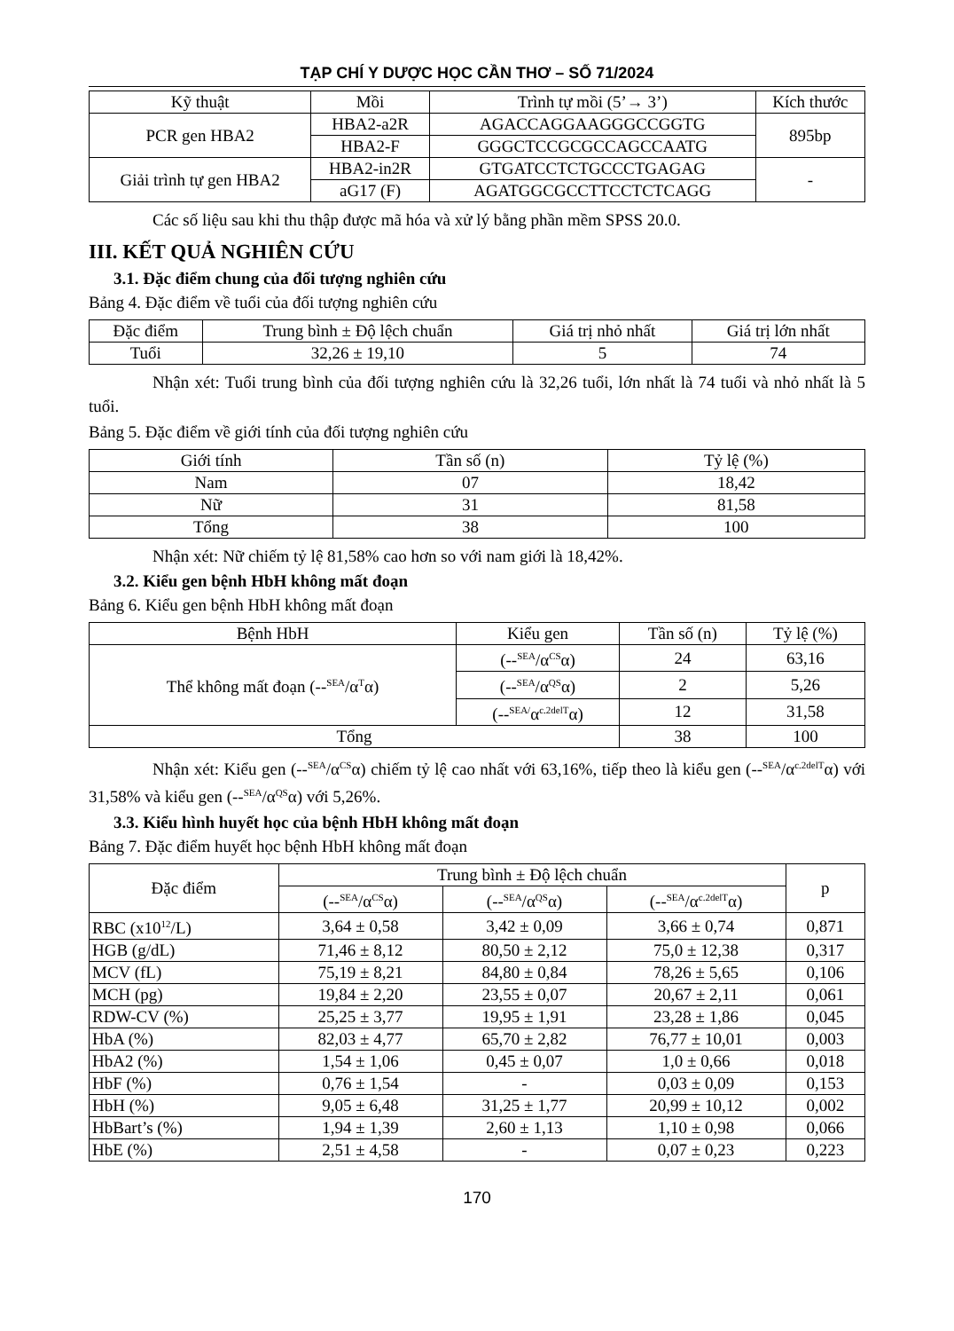TẠP CHÍ Y DƯỢC HỌC CẦN THƠ – SỐ 71/2024
| Kỹ thuật | Mồi | Trình tự mồi (5’→ 3’) | Kích thước |
| --- | --- | --- | --- |
| PCR gen HBA2 | HBA2-a2R | AGACCAGGAAGGGCCGGTG | 895bp |
| | HBA2-F | GGGCTCCGCGCCAGCCAATG | |
| Giải trình tự gen HBA2 | HBA2-in2R | GTGATCCTCTGCCCTGAGAG | - |
| | aG17 (F) | AGATGGCGCCTTCCTCTCAGG | |
Các số liệu sau khi thu thập được mã hóa và xử lý bằng phần mềm SPSS 20.0.
III. KẾT QUẢ NGHIÊN CỨU
3.1. Đặc điểm chung của đối tượng nghiên cứu
Bảng 4. Đặc điểm về tuổi của đối tượng nghiên cứu
| Đặc điểm | Trung bình ± Độ lệch chuẩn | Giá trị nhỏ nhất | Giá trị lớn nhất |
| --- | --- | --- | --- |
| Tuổi | 32,26 ± 19,10 | 5 | 74 |
Nhận xét: Tuổi trung bình của đối tượng nghiên cứu là 32,26 tuổi, lớn nhất là 74 tuổi và nhỏ nhất là 5 tuổi.
Bảng 5. Đặc điểm về giới tính của đối tượng nghiên cứu
| Giới tính | Tần số (n) | Tỷ lệ (%) |
| --- | --- | --- |
| Nam | 07 | 18,42 |
| Nữ | 31 | 81,58 |
| Tổng | 38 | 100 |
Nhận xét: Nữ chiếm tỷ lệ 81,58% cao hơn so với nam giới là 18,42%.
3.2. Kiểu gen bệnh HbH không mất đoạn
Bảng 6. Kiểu gen bệnh HbH không mất đoạn
| Bệnh HbH | Kiểu gen | Tần số (n) | Tỷ lệ (%) |
| --- | --- | --- | --- |
| Thể không mất đoạn (--<sup>SEA</sup>/α<sup>T</sup>α) | (--<sup>SEA</sup>/α<sup>CS</sup>α) | 24 | 63,16 |
| | (--<sup>SEA</sup>/α<sup>QS</sup>α) | 2 | 5,26 |
| | (--<sup>SEA/</sup>α<sup>c.2delT</sup>α) | 12 | 31,58 |
| Tổng | | 38 | 100 |
Nhận xét: Kiểu gen (--<sup>SEA</sup>/α<sup>CS</sup>α) chiếm tỷ lệ cao nhất với 63,16%, tiếp theo là kiểu gen (--<sup>SEA</sup>/α<sup>c.2delT</sup>α) với 31,58% và kiểu gen (--<sup>SEA</sup>/α<sup>QS</sup>α) với 5,26%.
3.3. Kiểu hình huyết học của bệnh HbH không mất đoạn
Bảng 7. Đặc điểm huyết học bệnh HbH không mất đoạn
| Đặc điểm | Trung bình ± Độ lệch chuẩn | | | p |
| --- | --- | --- | --- | --- |
| | (--<sup>SEA</sup>/α<sup>CS</sup>α) | (--<sup>SEA</sup>/α<sup>QS</sup>α) | (--<sup>SEA</sup>/α<sup>c.2delT</sup>α) | |
| RBC (x10<sup>12</sup>/L) | 3,64 ± 0,58 | 3,42 ± 0,09 | 3,66 ± 0,74 | 0,871 |
| HGB (g/dL) | 71,46 ± 8,12 | 80,50 ± 2,12 | 75,0 ± 12,38 | 0,317 |
| MCV (fL) | 75,19 ± 8,21 | 84,80 ± 0,84 | 78,26 ± 5,65 | 0,106 |
| MCH (pg) | 19,84 ± 2,20 | 23,55 ± 0,07 | 20,67 ± 2,11 | 0,061 |
| RDW-CV (%) | 25,25 ± 3,77 | 19,95 ± 1,91 | 23,28 ± 1,86 | 0,045 |
| HbA (%) | 82,03 ± 4,77 | 65,70 ± 2,82 | 76,77 ± 10,01 | 0,003 |
| HbA2 (%) | 1,54 ± 1,06 | 0,45 ± 0,07 | 1,0 ± 0,66 | 0,018 |
| HbF (%) | 0,76 ± 1,54 | - | 0,03 ± 0,09 | 0,153 |
| HbH (%) | 9,05 ± 6,48 | 31,25 ± 1,77 | 20,99 ± 10,12 | 0,002 |
| HbBart’s (%) | 1,94 ± 1,39 | 2,60 ± 1,13 | 1,10 ± 0,98 | 0,066 |
| HbE (%) | 2,51 ± 4,58 | - | 0,07 ± 0,23 | 0,223 |
170